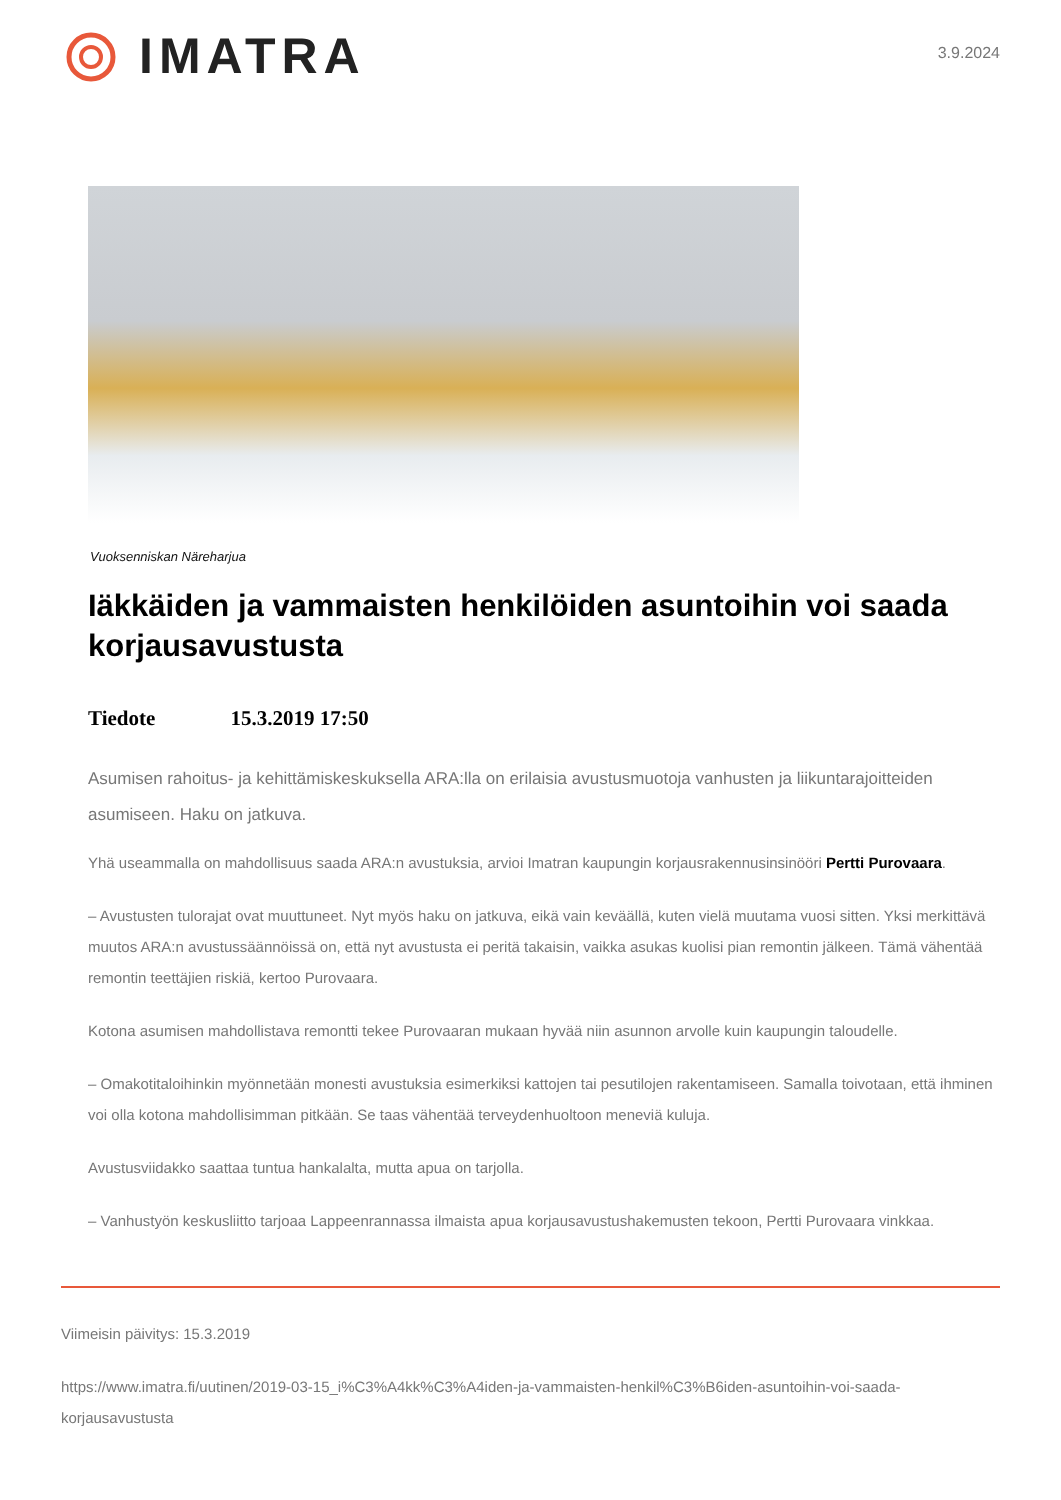IMATRA
3.9.2024
Vuoksenniskan Näreharjua
Iäkkäiden ja vammaisten henkilöiden asuntoihin voi saada korjausavustusta
Tiedote 15.3.2019 17:50
Asumisen rahoitus- ja kehittämiskeskuksella ARA:lla on erilaisia avustusmuotoja vanhusten ja liikuntarajoitteiden asumiseen. Haku on jatkuva.
Yhä useammalla on mahdollisuus saada ARA:n avustuksia, arvioi Imatran kaupungin korjausrakennusinsinööri Pertti Purovaara.
– Avustusten tulorajat ovat muuttuneet. Nyt myös haku on jatkuva, eikä vain keväällä, kuten vielä muutama vuosi sitten. Yksi merkittävä muutos ARA:n avustussäännöissä on, että nyt avustusta ei peritä takaisin, vaikka asukas kuolisi pian remontin jälkeen. Tämä vähentää remontin teettäjien riskiä, kertoo Purovaara.
Kotona asumisen mahdollistava remontti tekee Purovaaran mukaan hyvää niin asunnon arvolle kuin kaupungin taloudelle.
– Omakotitaloihinkin myönnetään monesti avustuksia esimerkiksi kattojen tai pesutilojen rakentamiseen. Samalla toivotaan, että ihminen voi olla kotona mahdollisimman pitkään. Se taas vähentää terveydenhuoltoon meneviä kuluja.
Avustusviidakko saattaa tuntua hankalalta, mutta apua on tarjolla.
– Vanhustyön keskusliitto tarjoaa Lappeenrannassa ilmaista apua korjausavustushakemusten tekoon, Pertti Purovaara vinkkaa.
Viimeisin päivitys: 15.3.2019
https://www.imatra.fi/uutinen/2019-03-15_i%C3%A4kk%C3%A4iden-ja-vammaisten-henkil%C3%B6iden-asuntoihin-voi-saada-korjausavustusta